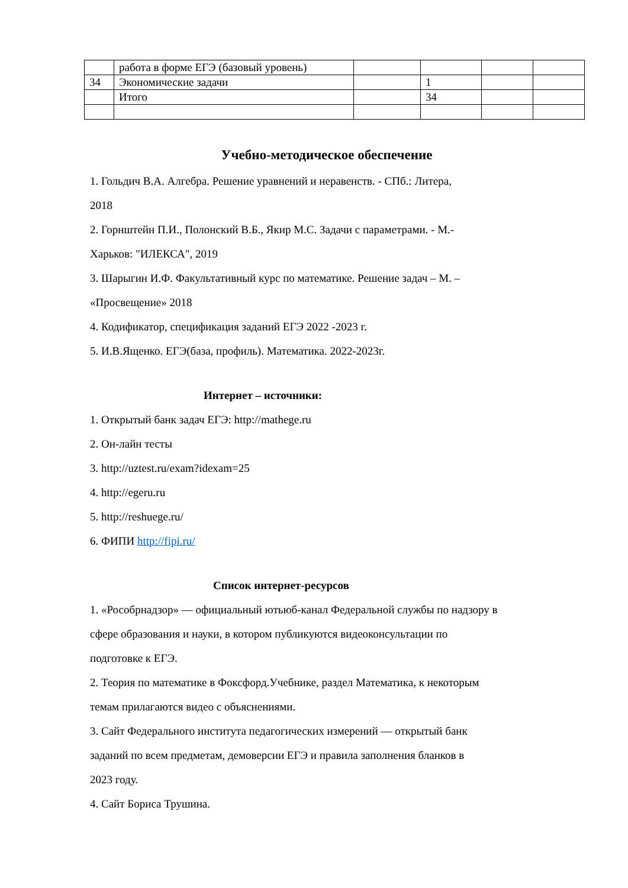| | работа в форме ЕГЭ (базовый уровень) | | | | |
| 34 | Экономические задачи | | 1 | | |
| | Итого | | 34 | | |
Учебно-методическое обеспечение
1. Гольдич В.А. Алгебра. Решение уравнений и неравенств. - СПб.: Литера,
2018
2. Горнштейн П.И., Полонский В.Б., Якир М.С. Задачи с параметрами. - М.-
Харьков: "ИЛЕКСА", 2019
3. Шарыгин И.Ф. Факультативный курс по математике. Решение задач – М. –
«Просвещение» 2018
4. Кодификатор, спецификация заданий ЕГЭ 2022 -2023 г.
5. И.В.Ященко. ЕГЭ(база, профиль). Математика. 2022-2023г.
Интернет – источники:
1. Открытый банк задач ЕГЭ: http://mathege.ru
2. Он-лайн тесты
3. http://uztest.ru/exam?idexam=25
4. http://egeru.ru
5. http://reshuege.ru/
6. ФИПИ http://fipi.ru/
Список интернет-ресурсов
1. «Рособрнадзор» — официальный ютьюб-канал Федеральной службы по надзору в
сфере образования и науки, в котором публикуются видеоконсультации по
подготовке к ЕГЭ.
2. Теория по математике в Фоксфорд.Учебнике, раздел Математика, к некоторым
темам прилагаются видео с объяснениями.
3. Сайт Федерального института педагогических измерений — открытый банк
заданий по всем предметам, демоверсии ЕГЭ и правила заполнения бланков в
2023 году.
4. Сайт Бориса Трушина.